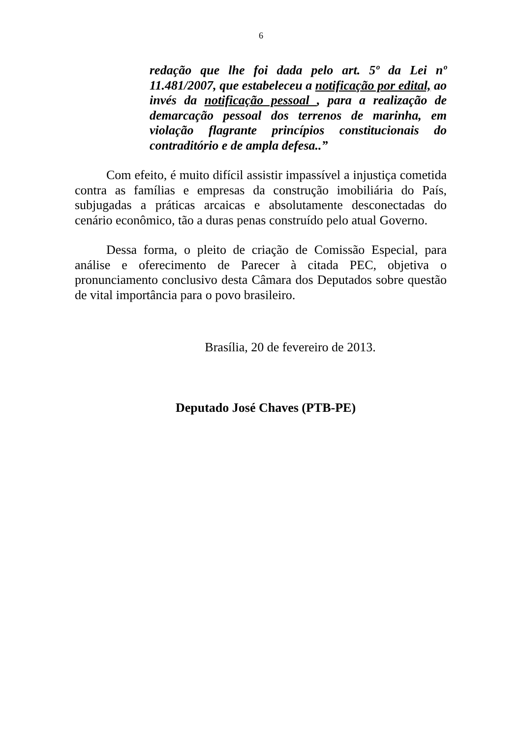6
redação que lhe foi dada pelo art. 5º da Lei nº 11.481/2007, que estabeleceu a notificação por edital, ao invés da notificação pessoal , para a realização de demarcação pessoal dos terrenos de marinha, em violação flagrante princípios constitucionais do contraditório e de ampla defesa..”
Com efeito, é muito difícil assistir impassível a injustiça cometida contra as famílias e empresas da construção imobiliária do País, subjugadas a práticas arcaicas e absolutamente desconectadas do cenário econômico, tão a duras penas construído pelo atual Governo.
Dessa forma, o pleito de criação de Comissão Especial, para análise e oferecimento de Parecer à citada PEC, objetiva o pronunciamento conclusivo desta Câmara dos Deputados sobre questão de vital importância para o povo brasileiro.
Brasília, 20 de fevereiro de 2013.
Deputado José Chaves (PTB-PE)